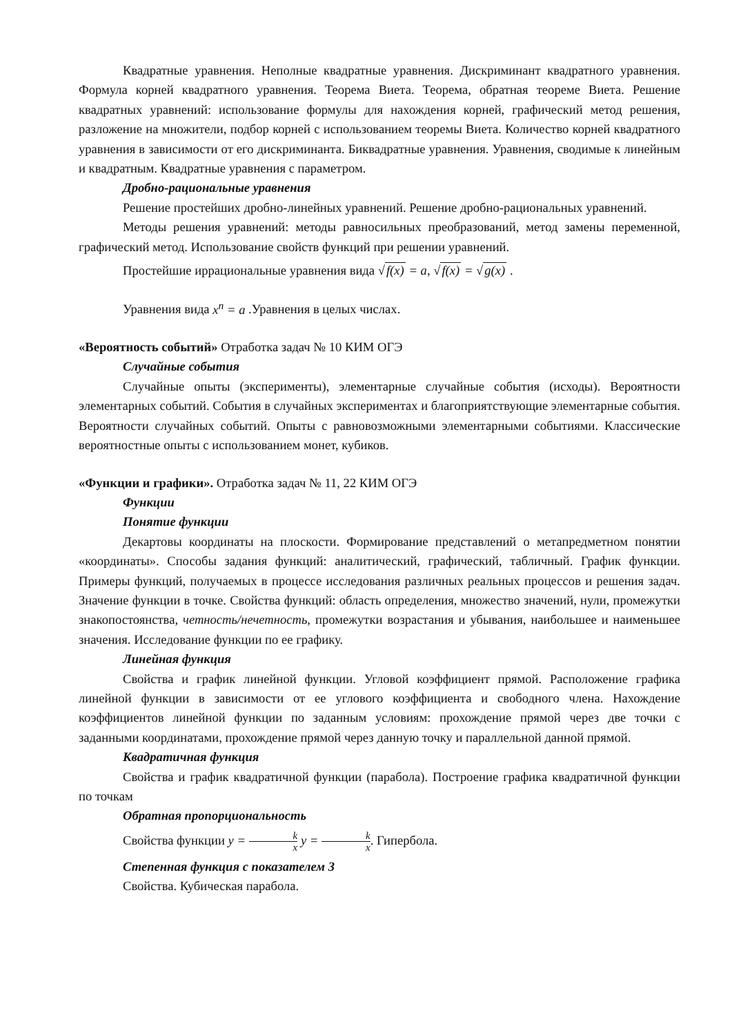Квадратные уравнения. Неполные квадратные уравнения. Дискриминант квадратного уравнения. Формула корней квадратного уравнения. Теорема Виета. Теорема, обратная теореме Виета. Решение квадратных уравнений: использование формулы для нахождения корней, графический метод решения, разложение на множители, подбор корней с использованием теоремы Виета. Количество корней квадратного уравнения в зависимости от его дискриминанта. Биквадратные уравнения. Уравнения, сводимые к линейным и квадратным. Квадратные уравнения с параметром.
Дробно-рациональные уравнения
Решение простейших дробно-линейных уравнений. Решение дробно-рациональных уравнений.
Методы решения уравнений: методы равносильных преобразований, метод замены переменной, графический метод. Использование свойств функций при решении уравнений.
Простейшие иррациональные уравнения вида √f(x) = a, √f(x) = √g(x) .
Уравнения вида x<sup>n</sup> = a .Уравнения в целых числах.
«Вероятность событий» Отработка задач № 10 КИМ ОГЭ
Случайные события
Случайные опыты (эксперименты), элементарные случайные события (исходы). Вероятности элементарных событий. События в случайных экспериментах и благоприятствующие элементарные события. Вероятности случайных событий. Опыты с равновозможными элементарными событиями. Классические вероятностные опыты с использованием монет, кубиков.
«Функции и графики». Отработка задач № 11, 22 КИМ ОГЭ
Функции
Понятие функции
Декартовы координаты на плоскости. Формирование представлений о метапредметном понятии «координаты». Способы задания функций: аналитический, графический, табличный. График функции. Примеры функций, получаемых в процессе исследования различных реальных процессов и решения задач. Значение функции в точке. Свойства функций: область определения, множество значений, нули, промежутки знакопостоянства, четность/нечетность, промежутки возрастания и убывания, наибольшее и наименьшее значения. Исследование функции по ее графику.
Линейная функция
Свойства и график линейной функции. Угловой коэффициент прямой. Расположение графика линейной функции в зависимости от ее углового коэффициента и свободного члена. Нахождение коэффициентов линейной функции по заданным условиям: прохождение прямой через две точки с заданными координатами, прохождение прямой через данную точку и параллельной данной прямой.
Квадратичная функция
Свойства и график квадратичной функции (парабола). Построение графика квадратичной функции по точкам
Обратная пропорциональность
Свойства функции y = k x y = k x. Гипербола.
Степенная функция с показателем 3
Свойства. Кубическая парабола.